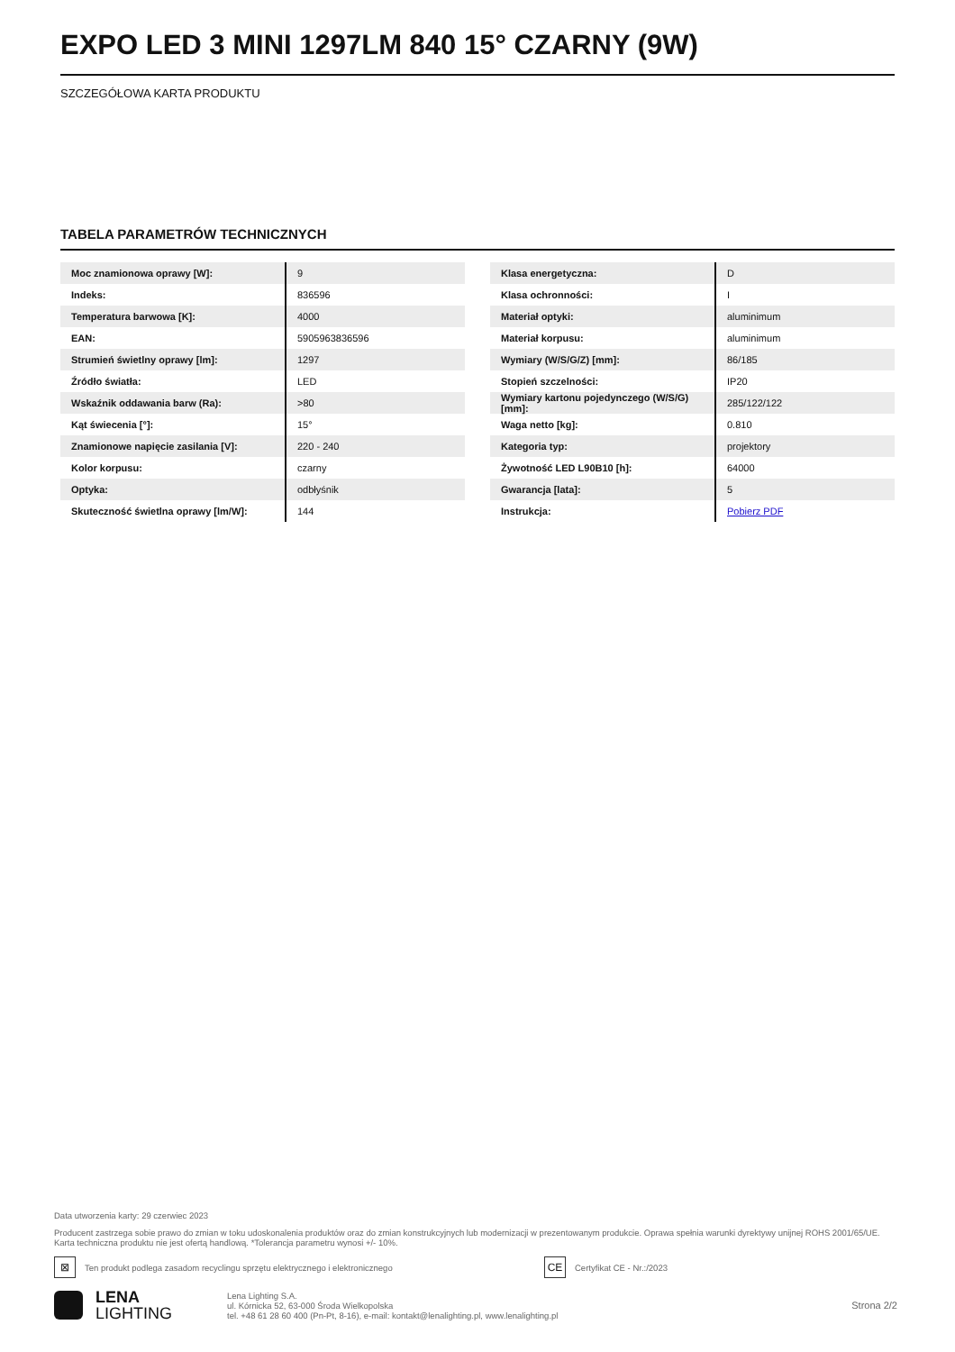EXPO LED 3 MINI 1297LM 840 15° CZARNY (9W)
SZCZEGÓŁOWA KARTA PRODUKTU
TABELA PARAMETRÓW TECHNICZNYCH
| Moc znamionowa oprawy [W]: | 9 |
| Indeks: | 836596 |
| Temperatura barwowa [K]: | 4000 |
| EAN: | 5905963836596 |
| Strumień świetlny oprawy [lm]: | 1297 |
| Źródło światła: | LED |
| Wskaźnik oddawania barw (Ra): | >80 |
| Kąt świecenia [°]: | 15° |
| Znamionowe napięcie zasilania [V]: | 220 - 240 |
| Kolor korpusu: | czarny |
| Optyka: | odbłyśnik |
| Skuteczność świetlna oprawy [lm/W]: | 144 |
| Klasa energetyczna: | D |
| Klasa ochronności: | I |
| Materiał optyki: | aluminimum |
| Materiał korpusu: | aluminimum |
| Wymiary (W/S/G/Z) [mm]: | 86/185 |
| Stopień szczelności: | IP20 |
| Wymiary kartonu pojedynczego (W/S/G) [mm]: | 285/122/122 |
| Waga netto [kg]: | 0.810 |
| Kategoria typ: | projektory |
| Żywotność LED L90B10 [h]: | 64000 |
| Gwarancja [lata]: | 5 |
| Instrukcja: | Pobierz PDF |
Data utworzenia karty: 29 czerwiec 2023
Producent zastrzega sobie prawo do zmian w toku udoskonalenia produktów oraz do zmian konstrukcyjnych lub modernizacji w prezentowanym produkcie. Oprawa spełnia warunki dyrektywy unijnej ROHS 2001/65/UE. Karta techniczna produktu nie jest ofertą handlową. *Tolerancja parametru wynosi +/- 10%.
⊠
Ten produkt podlega zasadom recyclingu sprzętu elektrycznego i elektronicznego
CE
Certyfikat CE - Nr.:/2023
LENA
LIGHTING
Lena Lighting S.A.
ul. Kórnicka 52, 63-000 Środa Wielkopolska
tel. +48 61 28 60 400 (Pn-Pt, 8-16), e-mail: kontakt@lenalighting.pl, www.lenalighting.pl
Strona 2/2